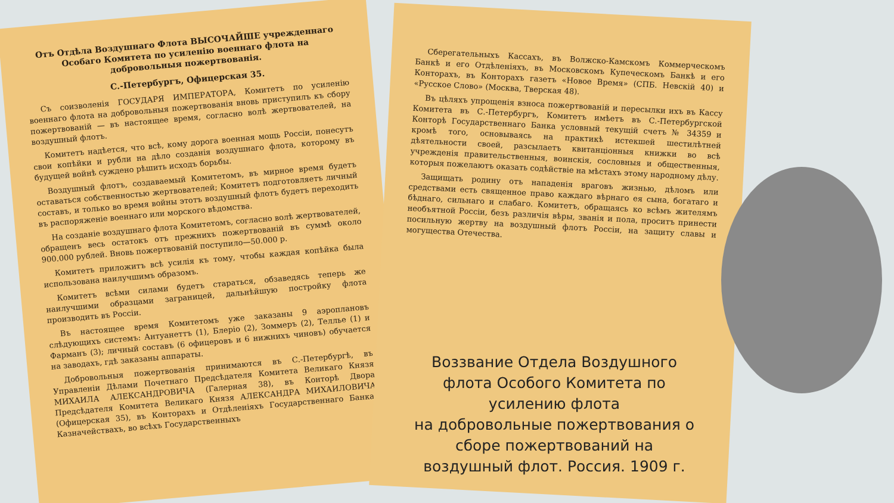Отъ Отдѣла Воздушнаго Флота ВЫСОЧАЙШЕ учрежденнаго Особаго Комитета по усиленію военнаго флота на добровольныя пожертвованія.
С.-Петербургъ, Офицерская 35.
Съ соизволенія ГОСУДАРЯ ИМПЕРАТОРА, Комитетъ по усиленію военнаго флота на добровольныя пожертвованія вновь приступилъ къ сбору пожертвованій — въ настоящее время, согласно волѣ жертвователей, на воздушный флотъ.
Комитетъ надѣется, что всѣ, кому дорога военная мощь Россіи, понесутъ свои копѣйки и рубли на дѣло созданія воздушнаго флота, которому въ будущей войнѣ суждено рѣшить исходъ борьбы.
Воздушный флотъ, создаваемый Комитетомъ, въ мирное время будетъ оставаться собственностью жертвователей; Комитетъ подготовляетъ личный составъ, и только во время войны этотъ воздушный флотъ будетъ переходить въ распоряженіе военнаго или морского вѣдомства.
На созданіе воздушнаго флота Комитетомъ, согласно волѣ жертвователей, обращенъ весь остатокъ отъ прежнихъ пожертвованій въ суммѣ около 900.000 рублей. Вновь пожертвованій поступило—50.000 р.
Комитетъ приложитъ всѣ усилія къ тому, чтобы каждая копѣйка была использована наилучшимъ образомъ.
Комитетъ всѣми силами будетъ стараться, обзаведясь теперь же наилучшими образцами заграницей, дальнѣйшую постройку флота производить въ Россіи.
Въ настоящее время Комитетомъ уже заказаны 9 аэроплановъ слѣдующихъ системъ: Антуанеттъ (1), Блеріо (2), Зоммеръ (2), Теллье (1) и Фарманъ (3); личный составъ (6 офицеровъ и 6 нижнихъ чиновъ) обучается на заводахъ, гдѣ заказаны аппараты.
Добровольныя пожертвованія принимаются въ С.-Петербургѣ, въ Управленіи Дѣлами Почетнаго Предсѣдателя Комитета Великаго Князя МИХАИЛА АЛЕКСАНДРОВИЧА (Галерная 38), въ Конторѣ Двора Предсѣдателя Комитета Великаго Князя АЛЕКСАНДРА МИХАИЛОВИЧА (Офицерская 35), въ Конторахъ и Отдѣленіяхъ Государственнаго Банка, Казначействахъ, во всѣхъ Государственныхъ
Сберегательныхъ Кассахъ, въ Волжско-Камскомъ Коммерческомъ Банкѣ и его Отдѣленіяхъ, въ Московскомъ Купеческомъ Банкѣ и его Конторахъ, въ Конторахъ газетъ «Новое Время» (СПБ. Невскій 40) и «Русское Слово» (Москва, Тверская 48).
Въ цѣляхъ упрощенія взноса пожертвованій и пересылки ихъ въ Кассу Комитета въ С.-Петербургъ, Комитетъ имѣетъ въ С.-Петербургской Конторѣ Государственнаго Банка условный текущій счетъ № 34359 и кромѣ того, основываясь на практикѣ истекшей шестилѣтней дѣятельности своей, разсылаетъ квитанціонныя книжки во всѣ учрежденія правительственныя, воинскія, сословныя и общественныя, которыя пожелаютъ оказать содѣйствіе на мѣстахъ этому народному дѣлу.
Защищать родину отъ нападенія враговъ жизнью, дѣломъ или средствами есть священное право каждаго вѣрнаго ея сына, богатаго и бѣднаго, сильнаго и слабаго. Комитетъ, обращаясь ко всѣмъ жителямъ необъятной Россіи, безъ различія вѣры, званія и пола, проситъ принести посильную жертву на воздушный флотъ Россіи, на защиту славы и могущества Отечества.
Воззвание Отдела Воздушного флота Особого Комитета по усилению флота
на добровольные пожертвования о сборе пожертвований на воздушный флот. Россия. 1909 г.